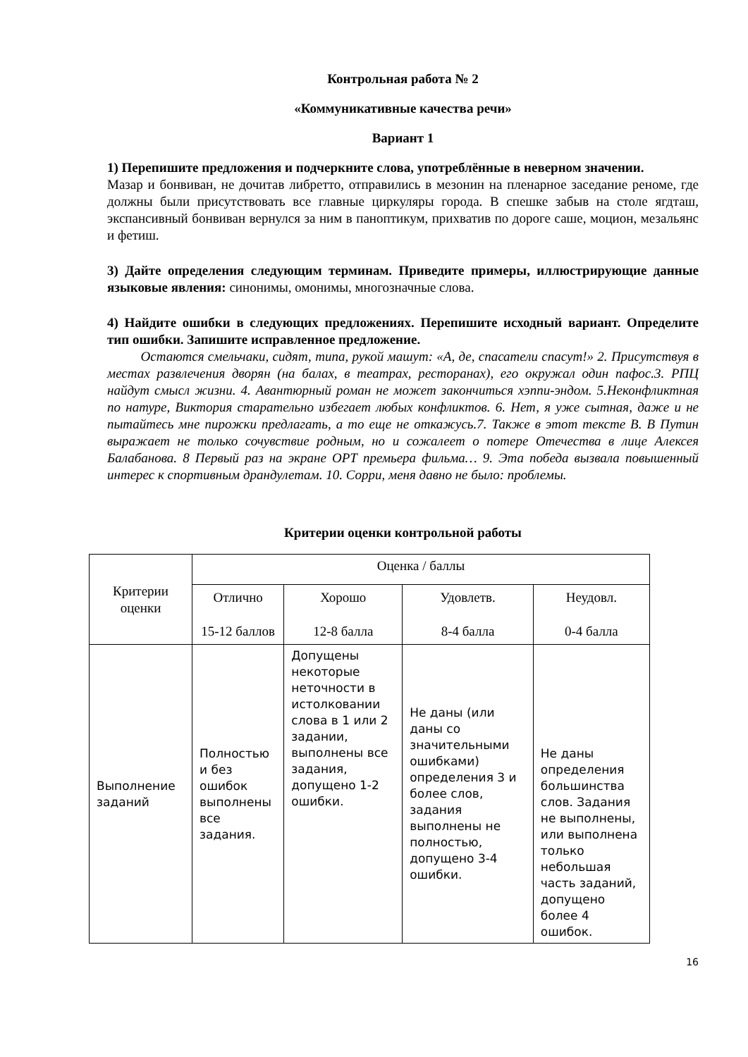Контрольная работа № 2
«Коммуникативные качества речи»
Вариант 1
1) Перепишите предложения и подчеркните слова, употреблённые в неверном значении.
Мазар и бонвиван, не дочитав либретто, отправились в мезонин на пленарное заседание реноме, где должны были присутствовать все главные циркуляры города. В спешке забыв на столе ягдташ, экспансивный бонвиван вернулся за ним в паноптикум, прихватив по дороге саше, моцион, мезальянс и фетиш.
3) Дайте определения следующим терминам. Приведите примеры, иллюстрирующие данные языковые явления: синонимы, омонимы, многозначные слова.
4) Найдите ошибки в следующих предложениях. Перепишите исходный вариант. Определите тип ошибки. Запишите исправленное предложение.
Остаются смельчаки, сидят, типа, рукой машут: «А, де, спасатели спасут!» 2. Присутствуя в местах развлечения дворян (на балах, в театрах, ресторанах), его окружал один пафос.3. РПЦ найдут смысл жизни. 4. Авантюрный роман не может закончиться хэппи-эндом. 5.Неконфликтная по натуре, Виктория старательно избегает любых конфликтов. 6. Нет, я уже сытная, даже и не пытайтесь мне пирожки предлагать, а то еще не откажусь.7. Также в этот тексте В. В Путин выражает не только сочувствие родным, но и сожалеет о потере Отечества в лице Алексея Балабанова. 8 Первый раз на экране ОРТ премьера фильма… 9. Эта победа вызвала повышенный интерес к спортивным драндулетам. 10. Сорри, меня давно не было: проблемы.
Критерии оценки контрольной работы
| Критерии оценки | Оценка / баллы | | | |
| | Отлично 15-12 баллов | Хорошо 12-8 балла | Удовлетв. 8-4 балла | Неудовл. 0-4 балла |
| Выполнение заданий | Полностью и без ошибок выполнены все задания. | Допущены некоторые неточности в истолковании слова в 1 или 2 задании, выполнены все задания, допущено 1-2 ошибки. | Не даны (или даны со значительными ошибками) определения 3 и более слов, задания выполнены не полностью, допущено 3-4 ошибки. | Не даны определения большинства слов. Задания не выполнены, или выполнена только небольшая часть заданий, допущено более 4 ошибок. |
16